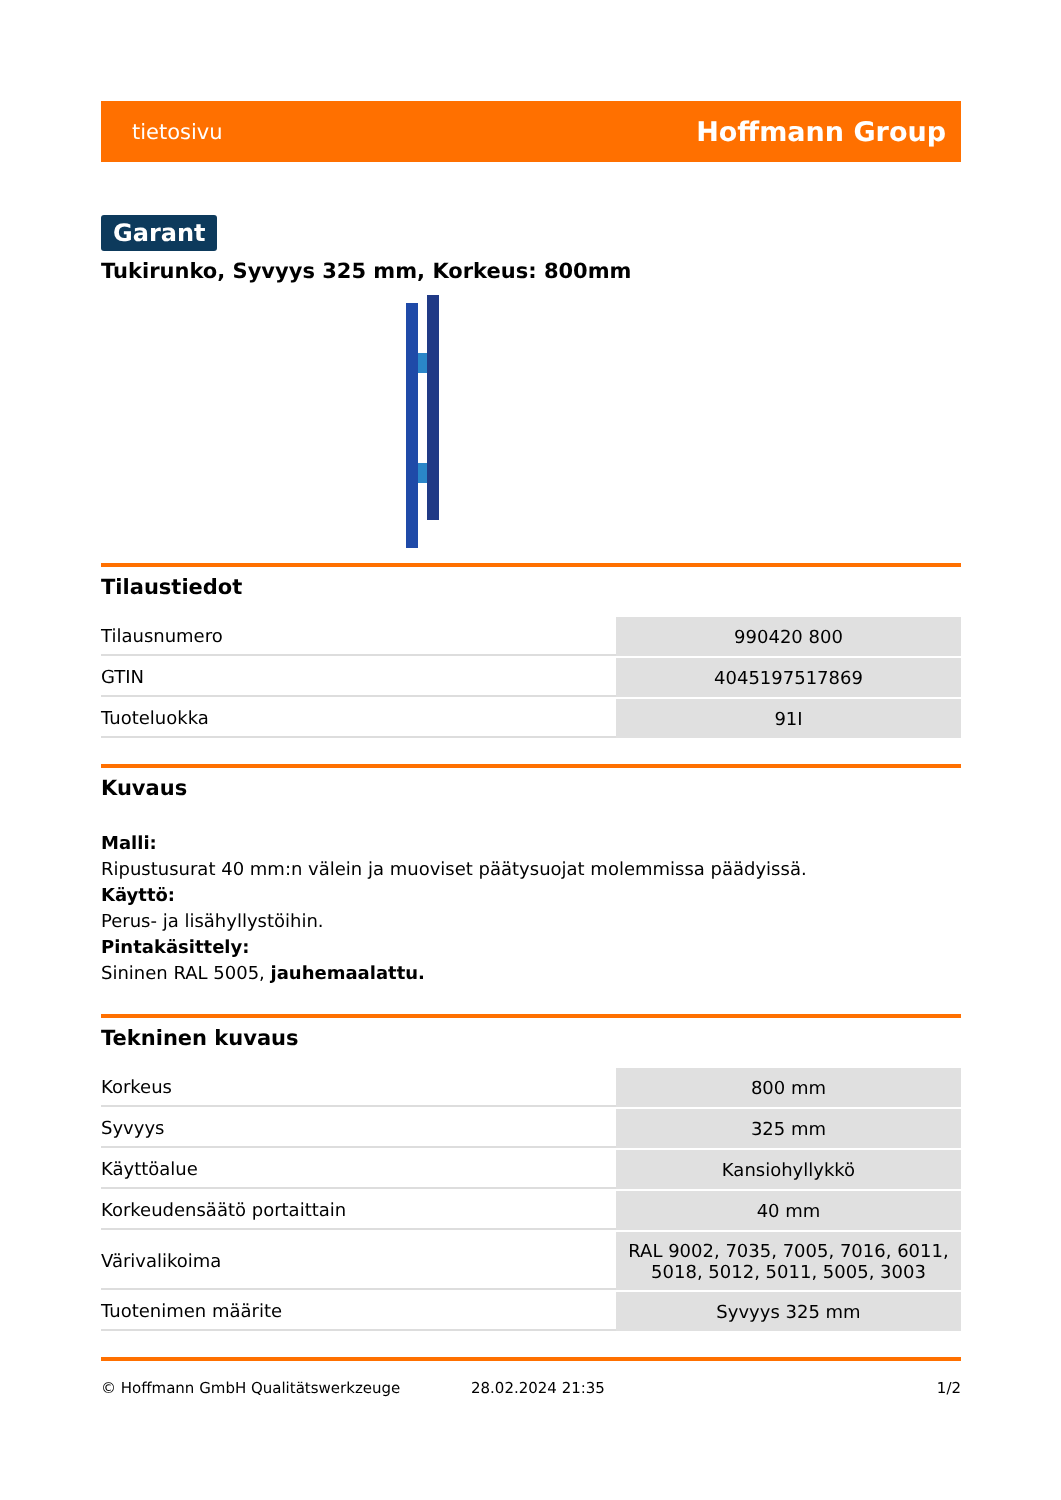tietosivu Hoffmann Group
Garant
Tukirunko, Syvyys 325 mm, Korkeus: 800mm
Tilaustiedot
| Tilausnumero | 990420 800 |
| GTIN | 4045197517869 |
| Tuoteluokka | 91I |
Kuvaus
Malli:
Ripustusurat 40 mm:n välein ja muoviset päätysuojat molemmissa päädyissä.
Käyttö:
Perus- ja lisähyllystöihin.
Pintakäsittely:
Sininen RAL 5005, jauhemaalattu.
Tekninen kuvaus
| Korkeus | 800 mm |
| Syvyys | 325 mm |
| Käyttöalue | Kansiohyllykkö |
| Korkeudensäätö portaittain | 40 mm |
| Värivalikoima | RAL 9002, 7035, 7005, 7016, 6011, 5018, 5012, 5011, 5005, 3003 |
| Tuotenimen määrite | Syvyys 325 mm |
© Hoffmann GmbH Qualitätswerkzeuge 28.02.2024 21:35 1/2